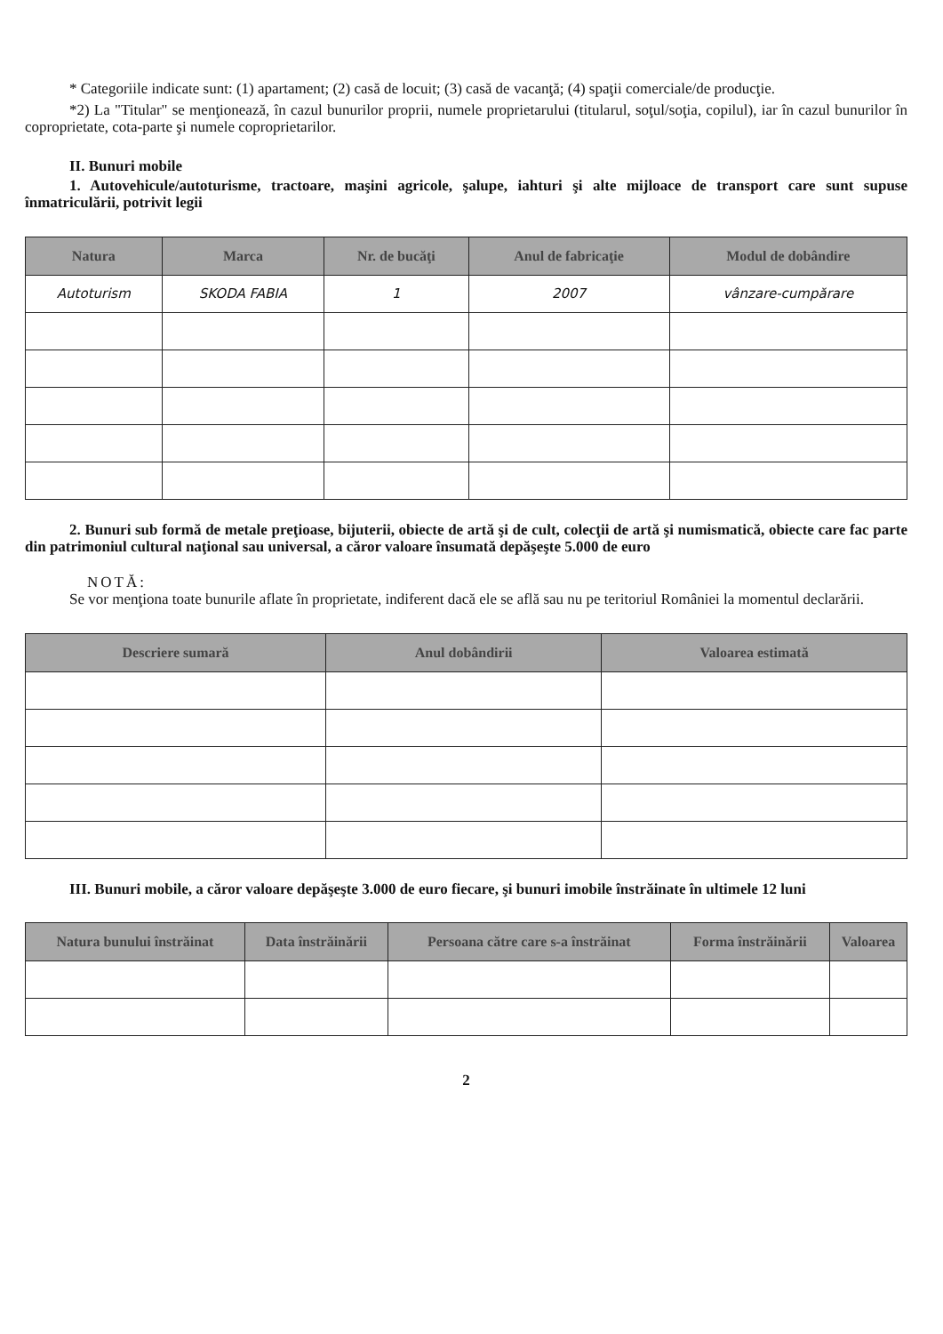* Categoriile indicate sunt: (1) apartament; (2) casă de locuit; (3) casă de vacanţă; (4) spaţii comerciale/de producţie.
*2) La "Titular" se menţionează, în cazul bunurilor proprii, numele proprietarului (titularul, soţul/soţia, copilul), iar în cazul bunurilor în coproprietate, cota-parte şi numele coproprietarilor.
II. Bunuri mobile
1. Autovehicule/autoturisme, tractoare, maşini agricole, şalupe, iahturi şi alte mijloace de transport care sunt supuse înmatriculării, potrivit legii
| Natura | Marca | Nr. de bucăţi | Anul de fabricaţie | Modul de dobândire |
| --- | --- | --- | --- | --- |
| Autoturism | SKODA FABIA | 1 | 2007 | vânzare-cumpărare |
2. Bunuri sub formă de metale preţioase, bijuterii, obiecte de artă şi de cult, colecţii de artă şi numismatică, obiecte care fac parte din patrimoniul cultural naţional sau universal, a căror valoare însumată depăşeşte 5.000 de euro
NOTĂ:
Se vor menţiona toate bunurile aflate în proprietate, indiferent dacă ele se află sau nu pe teritoriul României la momentul declarării.
| Descriere sumară | Anul dobândirii | Valoarea estimată |
| --- | --- | --- |
III. Bunuri mobile, a căror valoare depăşeşte 3.000 de euro fiecare, şi bunuri imobile înstrăinate în ultimele 12 luni
| Natura bunului înstrăinat | Data înstrăinării | Persoana către care s-a înstrăinat | Forma înstrăinării | Valoarea |
| --- | --- | --- | --- | --- |
2